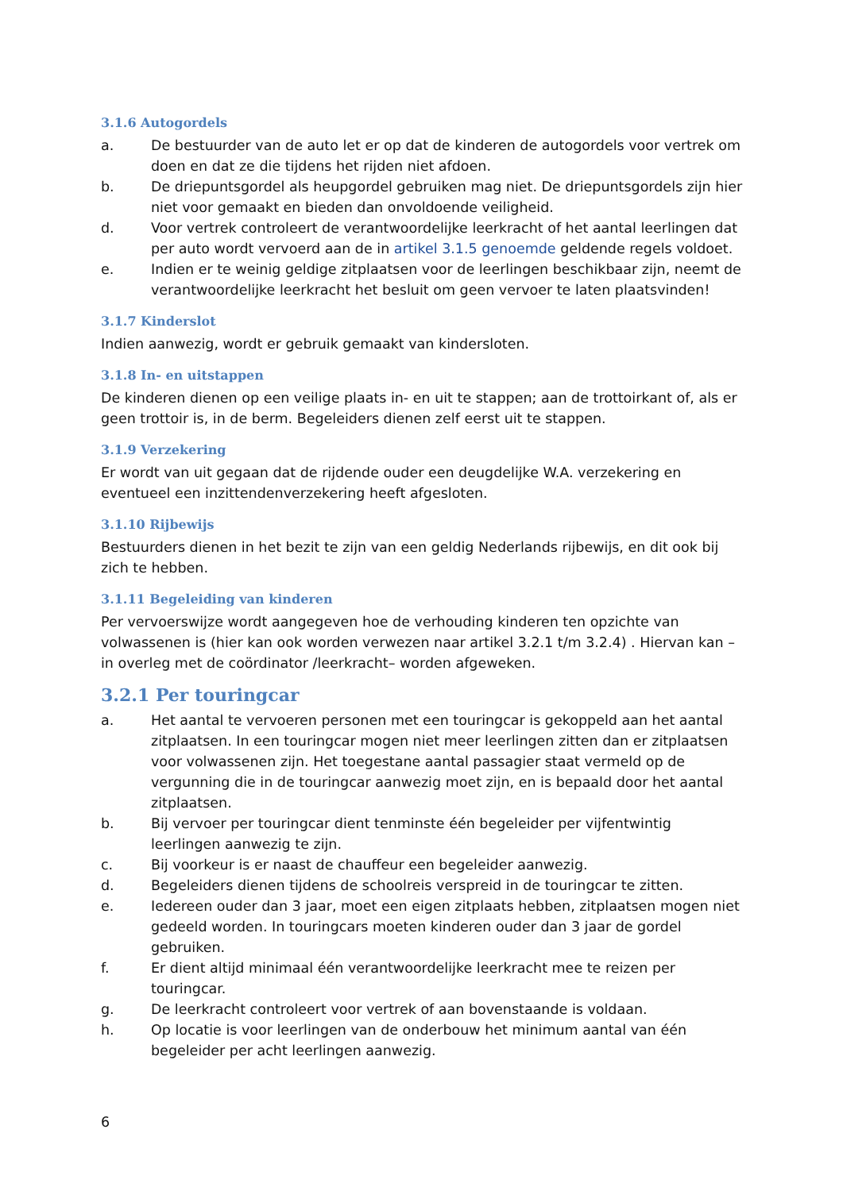3.1.6 Autogordels
a. De bestuurder van de auto let er op dat de kinderen de autogordels voor vertrek om doen en dat ze die tijdens het rijden niet afdoen.
b. De driepuntsgordel als heupgordel gebruiken mag niet. De driepuntsgordels zijn hier niet voor gemaakt en bieden dan onvoldoende veiligheid.
d. Voor vertrek controleert de verantwoordelijke leerkracht of het aantal leerlingen dat per auto wordt vervoerd aan de in artikel 3.1.5 genoemde geldende regels voldoet.
e. Indien er te weinig geldige zitplaatsen voor de leerlingen beschikbaar zijn, neemt de verantwoordelijke leerkracht het besluit om geen vervoer te laten plaatsvinden!
3.1.7 Kinderslot
Indien aanwezig, wordt er gebruik gemaakt van kindersloten.
3.1.8 In- en uitstappen
De kinderen dienen op een veilige plaats in- en uit te stappen; aan de trottoirkant of, als er geen trottoir is, in de berm. Begeleiders dienen zelf eerst uit te stappen.
3.1.9 Verzekering
Er wordt van uit gegaan dat de rijdende ouder een deugdelijke W.A. verzekering en eventueel een inzittendenverzekering heeft afgesloten.
3.1.10 Rijbewijs
Bestuurders dienen in het bezit te zijn van een geldig Nederlands rijbewijs, en dit ook bij zich te hebben.
3.1.11 Begeleiding van kinderen
Per vervoerswijze wordt aangegeven hoe de verhouding kinderen ten opzichte van volwassenen is (hier kan ook worden verwezen naar artikel 3.2.1 t/m 3.2.4) . Hiervan kan – in overleg met de coördinator /leerkracht– worden afgeweken.
3.2.1 Per touringcar
a. Het aantal te vervoeren personen met een touringcar is gekoppeld aan het aantal zitplaatsen. In een touringcar mogen niet meer leerlingen zitten dan er zitplaatsen voor volwassenen zijn. Het toegestane aantal passagier staat vermeld op de vergunning die in de touringcar aanwezig moet zijn, en is bepaald door het aantal zitplaatsen.
b. Bij vervoer per touringcar dient tenminste één begeleider per vijfentwintig leerlingen aanwezig te zijn.
c. Bij voorkeur is er naast de chauffeur een begeleider aanwezig.
d. Begeleiders dienen tijdens de schoolreis verspreid in de touringcar te zitten.
e. Iedereen ouder dan 3 jaar, moet een eigen zitplaats hebben, zitplaatsen mogen niet gedeeld worden. In touringcars moeten kinderen ouder dan 3 jaar de gordel gebruiken.
f. Er dient altijd minimaal één verantwoordelijke leerkracht mee te reizen per touringcar.
g. De leerkracht controleert voor vertrek of aan bovenstaande is voldaan.
h. Op locatie is voor leerlingen van de onderbouw het minimum aantal van één begeleider per acht leerlingen aanwezig.
6